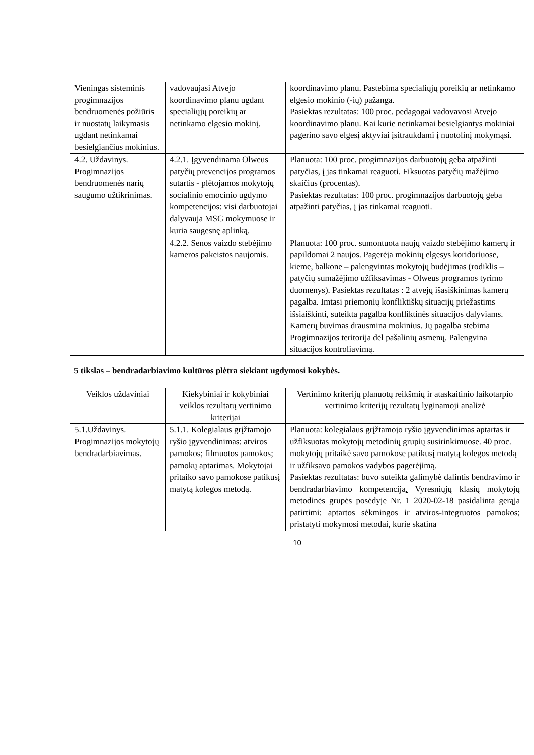| Vieningas sisteminis progimnazijos bendruomenės požiūris ir nuostatų laikymasis ugdant netinkamai besielgiančius mokinius. | vadovaujasi Atvejo koordinavimo planu ugdant specialiųjų poreikių ar netinkamo elgesio mokinį. | koordinavimo planu. Pastebima specialiųjų poreikių ar netinkamo elgesio mokinio (-ių) pažanga. Pasiektas rezultatas: 100 proc. pedagogai vadovavosi Atvejo koordinavimo planu. Kai kurie netinkamai besielgiantys mokiniai pagerino savo elgesį aktyviai įsitraukdami į nuotolinį mokymąsi. |
| 4.2. Uždavinys. Progimnazijos bendruomenės narių saugumo užtikrinimas. | 4.2.1. Įgyvendinama Olweus patyčių prevencijos programos sutartis - plėtojamos mokytojų socialinio emocinio ugdymo kompetencijos: visi darbuotojai dalyvauja MSG mokymuose ir kuria saugesnę aplinką. | Planuota: 100 proc. progimnazijos darbuotojų geba atpažinti patyčias, į jas tinkamai reaguoti. Fiksuotas patyčių mažėjimo skaičius (procentas). Pasiektas rezultatas: 100 proc. progimnazijos darbuotojų geba atpažinti patyčias, į jas tinkamai reaguoti. |
| | 4.2.2. Senos vaizdo stebėjimo kameros pakeistos naujomis. | Planuota: 100 proc. sumontuota naujų vaizdo stebėjimo kamerų ir papildomai 2 naujos. Pagerėja mokinių elgesys koridoriuose, kieme, balkone – palengvintas mokytojų budėjimas (rodiklis – patyčių sumažėjimo užfiksavimas - Olweus programos tyrimo duomenys). Pasiektas rezultatas : 2 atvejų išasiškinimas kamerų pagalba. Imtasi priemonių konfliktiškų situacijų priežastims išsiaiškinti, suteikta pagalba konfliktinės situacijos dalyviams. Kamerų buvimas drausmina mokinius. Jų pagalba stebima Progimnazijos teritorija dėl pašalinių asmenų. Palengvina situacijos kontroliavimą. |
5 tikslas – bendradarbiavimo kultūros plėtra siekiant ugdymosi kokybės.
| Veiklos uždaviniai | Kiekybiniai ir kokybiniai veiklos rezultatų vertinimo kriterijai | Vertinimo kriterijų planuotų reikšmių ir ataskaitinio laikotarpio vertinimo kriterijų rezultatų lyginamoji analizė |
| --- | --- | --- |
| 5.1.Uždavinys. Progimnazijos mokytojų bendradarbiavimas. | 5.1.1. Kolegialaus grįžtamojo ryšio įgyvendinimas: atviros pamokos; filmuotos pamokos; pamokų aptarimas. Mokytojai pritaiko savo pamokose patikusį matytą kolegos metodą. | Planuota: kolegialaus grįžtamojo ryšio įgyvendinimas aptartas ir užfiksuotas mokytojų metodinių grupių susirinkimuose. 40 proc. mokytojų pritaikė savo pamokose patikusį matytą kolegos metodą ir užfiksavo pamokos vadybos pagerėjimą. Pasiektas rezultatas: buvo suteikta galimybė dalintis bendravimo ir bendradarbiavimo kompetencija . Vyresniųjų klasių mokytojų metodinės grupės posėdyje Nr. 1 2020-02-18 pasidalinta gerąja patirtimi: aptartos sėkmingos ir atviros-integruotos pamokos; pristatyti mokymosi metodai, kurie skatina |
10